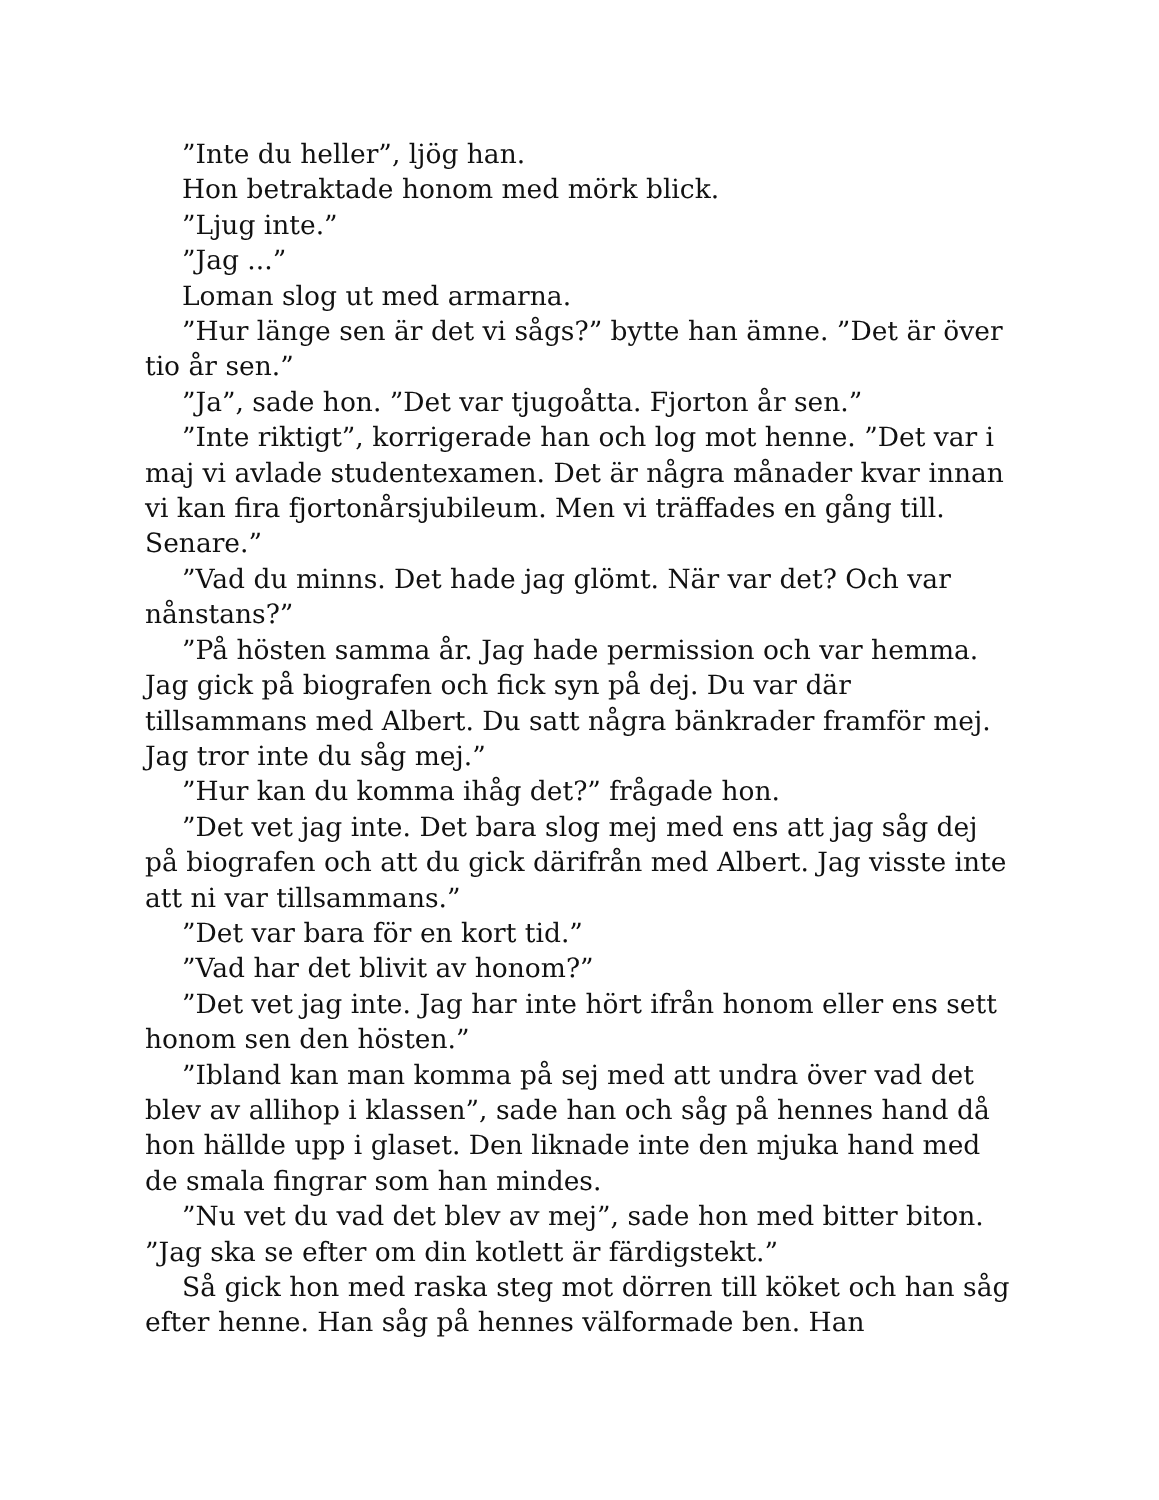”Inte du heller”, ljög han.
Hon betraktade honom med mörk blick.
”Ljug inte.”
”Jag ...”
Loman slog ut med armarna.
”Hur länge sen är det vi sågs?” bytte han ämne. ”Det är över tio år sen.”
”Ja”, sade hon. ”Det var tjugoåtta. Fjorton år sen.”
”Inte riktigt”, korrigerade han och log mot henne. ”Det var i maj vi avlade studentexamen. Det är några månader kvar innan vi kan fira fjortonårsjubileum. Men vi träffades en gång till. Senare.”
”Vad du minns. Det hade jag glömt. När var det? Och var nånstans?”
”På hösten samma år. Jag hade permission och var hemma. Jag gick på biografen och fick syn på dej. Du var där tillsammans med Albert. Du satt några bänkrader framför mej. Jag tror inte du såg mej.”
”Hur kan du komma ihåg det?” frågade hon.
”Det vet jag inte. Det bara slog mej med ens att jag såg dej på biografen och att du gick därifrån med Albert. Jag visste inte att ni var tillsammans.”
”Det var bara för en kort tid.”
”Vad har det blivit av honom?”
”Det vet jag inte. Jag har inte hört ifrån honom eller ens sett honom sen den hösten.”
”Ibland kan man komma på sej med att undra över vad det blev av allihop i klassen”, sade han och såg på hennes hand då hon hällde upp i glaset. Den liknade inte den mjuka hand med de smala fingrar som han mindes.
”Nu vet du vad det blev av mej”, sade hon med bitter biton. ”Jag ska se efter om din kotlett är färdigstekt.”
Så gick hon med raska steg mot dörren till köket och han såg efter henne. Han såg på hennes välformade ben. Han